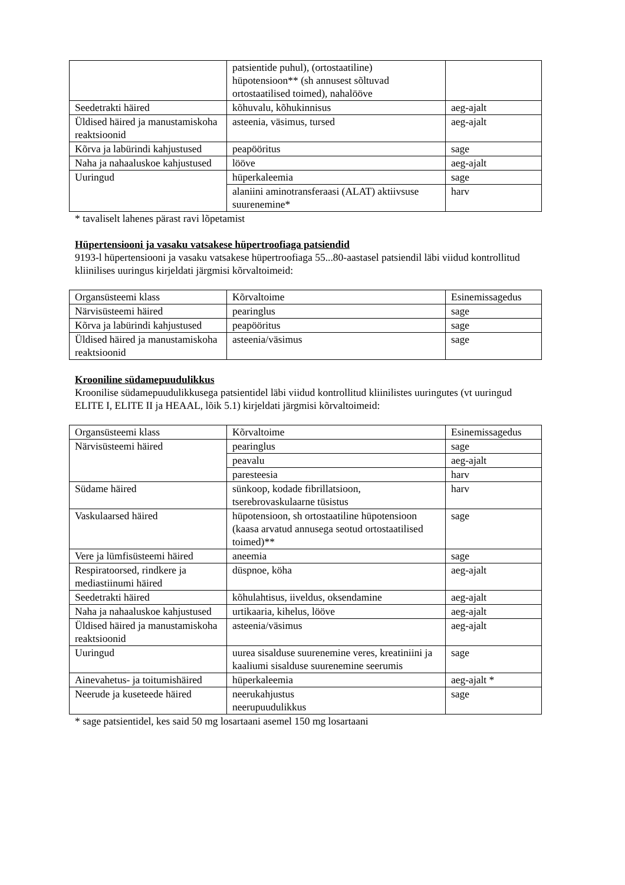| | patsientide puhul), (ortostaatiline) hüpotensioon** (sh annusest sõltuvad ortostaatilised toimed), nahalööve | |
| Seedetrakti häired | kõhuvalu, kõhukinnisus | aeg-ajalt |
| Üldised häired ja manustamiskoha reaktsioonid | asteenia, väsimus, tursed | aeg-ajalt |
| Kõrva ja labürindi kahjustused | peapööritus | sage |
| Naha ja nahaaluskoe kahjustused | lööve | aeg-ajalt |
| Uuringud | hüperkaleemia | sage |
| | alaniini aminotransferaasi (ALAT) aktiivsuse suurenemine* | harv |
* tavaliselt lahenes pärast ravi lõpetamist
Hüpertensiooni ja vasaku vatsakese hüpertroofiaga patsiendid
9193-l hüpertensiooni ja vasaku vatsakese hüpertroofiaga 55...80-aastasel patsiendil läbi viidud kontrollitud kliinilises uuringus kirjeldati järgmisi kõrvaltoimeid:
| Organsüsteemi klass | Kõrvaltoime | Esinemissagedus |
| Närvisüsteemi häired | pearinglus | sage |
| Kõrva ja labürindi kahjustused | peapööritus | sage |
| Üldised häired ja manustamiskoha reaktsioonid | asteenia/väsimus | sage |
Krooniline südamepuudulikkus
Kroonilise südamepuudulikkusega patsientidel läbi viidud kontrollitud kliinilistes uuringutes (vt uuringud ELITE I, ELITE II ja HEAAL, lõik 5.1) kirjeldati järgmisi kõrvaltoimeid:
| Organsüsteemi klass | Kõrvaltoime | Esinemissagedus |
| Närvisüsteemi häired | pearinglus | sage |
| | peavalu | aeg-ajalt |
| | paresteesia | harv |
| Südame häired | sünkoop, kodade fibrillatsioon, tserebrovaskulaarne tüsistus | harv |
| Vaskulaarsed häired | hüpotensioon, sh ortostaatiline hüpotensioon (kaasa arvatud annusega seotud ortostaatilised toimed)** | sage |
| Vere ja lümfisüsteemi häired | aneemia | sage |
| Respiratoorsed, rindkere ja mediastiinumi häired | düspnoe, köha | aeg-ajalt |
| Seedetrakti häired | kõhulahtisus, iiveldus, oksendamine | aeg-ajalt |
| Naha ja nahaaluskoe kahjustused | urtikaaria, kihelus, lööve | aeg-ajalt |
| Üldised häired ja manustamiskoha reaktsioonid | asteenia/väsimus | aeg-ajalt |
| Uuringud | uurea sisalduse suurenemine veres, kreatiniini ja kaaliumi sisalduse suurenemine seerumis | sage |
| Ainevahetus- ja toitumishäired | hüperkaleemia | aeg-ajalt * |
| Neerude ja kuseteede häired | neerukahjustus neerupuudulikkus | sage |
* sage patsientidel, kes said 50 mg losartaani asemel 150 mg losartaani